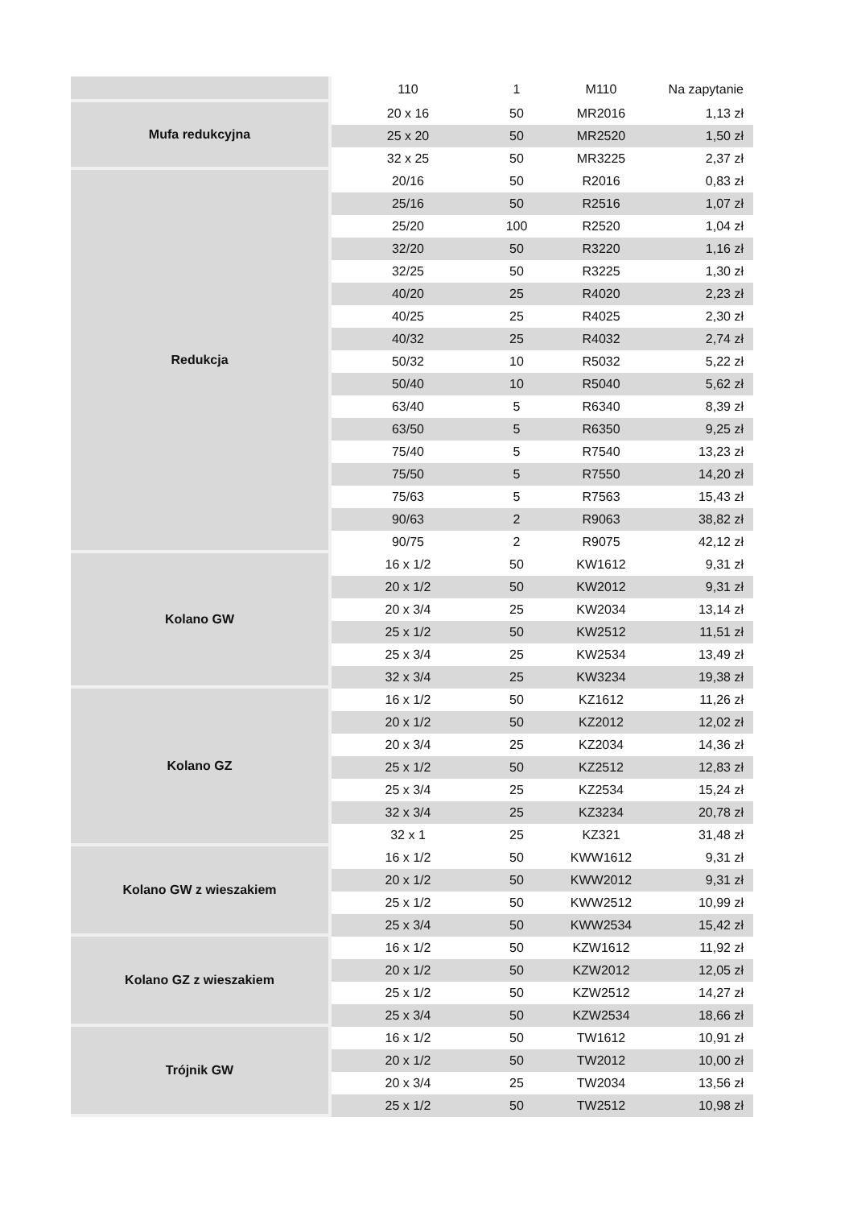| | 110 | 1 | M110 | Na zapytanie |
| Mufa redukcyjna | 20 x 16 | 50 | MR2016 | 1,13 zł |
| | 25 x 20 | 50 | MR2520 | 1,50 zł |
| | 32 x 25 | 50 | MR3225 | 2,37 zł |
| Redukcja | 20/16 | 50 | R2016 | 0,83 zł |
| | 25/16 | 50 | R2516 | 1,07 zł |
| | 25/20 | 100 | R2520 | 1,04 zł |
| | 32/20 | 50 | R3220 | 1,16 zł |
| | 32/25 | 50 | R3225 | 1,30 zł |
| | 40/20 | 25 | R4020 | 2,23 zł |
| | 40/25 | 25 | R4025 | 2,30 zł |
| | 40/32 | 25 | R4032 | 2,74 zł |
| | 50/32 | 10 | R5032 | 5,22 zł |
| | 50/40 | 10 | R5040 | 5,62 zł |
| | 63/40 | 5 | R6340 | 8,39 zł |
| | 63/50 | 5 | R6350 | 9,25 zł |
| | 75/40 | 5 | R7540 | 13,23 zł |
| | 75/50 | 5 | R7550 | 14,20 zł |
| | 75/63 | 5 | R7563 | 15,43 zł |
| | 90/63 | 2 | R9063 | 38,82 zł |
| | 90/75 | 2 | R9075 | 42,12 zł |
| Kolano GW | 16 x 1/2 | 50 | KW1612 | 9,31 zł |
| | 20 x 1/2 | 50 | KW2012 | 9,31 zł |
| | 20 x 3/4 | 25 | KW2034 | 13,14 zł |
| | 25 x 1/2 | 50 | KW2512 | 11,51 zł |
| | 25 x 3/4 | 25 | KW2534 | 13,49 zł |
| | 32 x 3/4 | 25 | KW3234 | 19,38 zł |
| Kolano GZ | 16 x 1/2 | 50 | KZ1612 | 11,26 zł |
| | 20 x 1/2 | 50 | KZ2012 | 12,02 zł |
| | 20 x 3/4 | 25 | KZ2034 | 14,36 zł |
| | 25 x 1/2 | 50 | KZ2512 | 12,83 zł |
| | 25 x 3/4 | 25 | KZ2534 | 15,24 zł |
| | 32 x 3/4 | 25 | KZ3234 | 20,78 zł |
| | 32 x 1 | 25 | KZ321 | 31,48 zł |
| Kolano GW z wieszakiem | 16 x 1/2 | 50 | KWW1612 | 9,31 zł |
| | 20 x 1/2 | 50 | KWW2012 | 9,31 zł |
| | 25 x 1/2 | 50 | KWW2512 | 10,99 zł |
| | 25 x 3/4 | 50 | KWW2534 | 15,42 zł |
| Kolano GZ z wieszakiem | 16 x 1/2 | 50 | KZW1612 | 11,92 zł |
| | 20 x 1/2 | 50 | KZW2012 | 12,05 zł |
| | 25 x 1/2 | 50 | KZW2512 | 14,27 zł |
| | 25 x 3/4 | 50 | KZW2534 | 18,66 zł |
| Trójnik GW | 16 x 1/2 | 50 | TW1612 | 10,91 zł |
| | 20 x 1/2 | 50 | TW2012 | 10,00 zł |
| | 20 x 3/4 | 25 | TW2034 | 13,56 zł |
| | 25 x 1/2 | 50 | TW2512 | 10,98 zł |